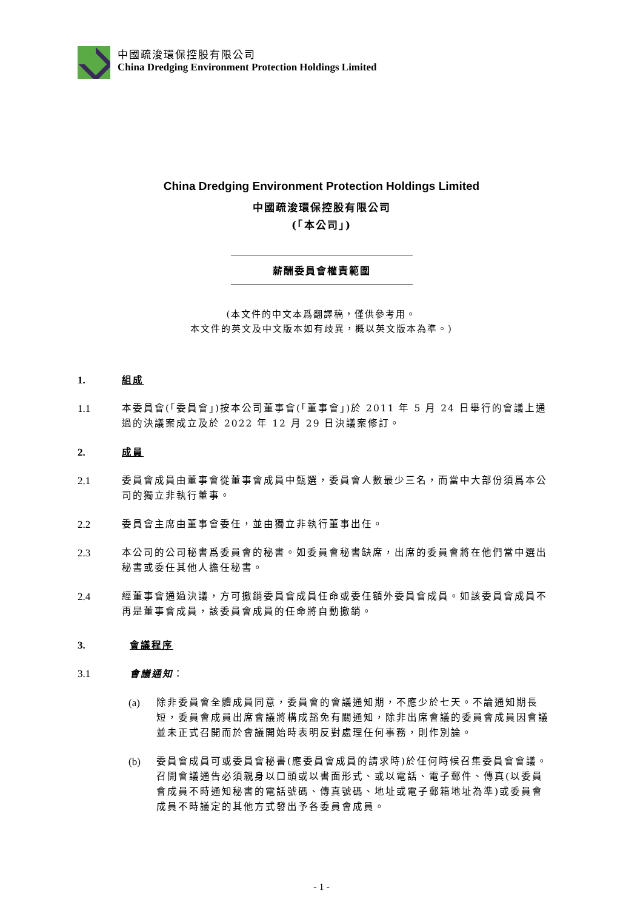中國疏浚環保控股有限公司
China Dredging Environment Protection Holdings Limited
China Dredging Environment Protection Holdings Limited
中國疏浚環保控股有限公司
(「本公司」)
薪酬委員會權責範圍
(本文件的中文本爲翻譯稿，僅供參考用。
本文件的英文及中文版本如有歧異，概以英文版本為準。)
1. 組成
1.1 本委員會(「委員會」)按本公司董事會(「董事會」)於 2011 年 5 月 24 日舉行的會議上通過的決議案成立及於 2022 年 12 月 29 日決議案修訂。
2. 成員
2.1 委員會成員由董事會從董事會成員中甄選，委員會人數最少三名，而當中大部份須爲本公司的獨立非執行董事。
2.2 委員會主席由董事會委任，並由獨立非執行董事出任。
2.3 本公司的公司秘書爲委員會的秘書。如委員會秘書缺席，出席的委員會將在他們當中選出秘書或委任其他人擔任秘書。
2.4 經董事會通過決議，方可撤銷委員會成員任命或委任額外委員會成員。如該委員會成員不再是董事會成員，該委員會成員的任命將自動撤銷。
3. 會議程序
3.1 會議通知：
(a) 除非委員會全體成員同意，委員會的會議通知期，不應少於七天。不論通知期長短，委員會成員出席會議將構成豁免有關通知，除非出席會議的委員會成員因會議並未正式召開而於會議開始時表明反對處理任何事務，則作別論。
(b) 委員會成員可或委員會秘書(應委員會成員的請求時)於任何時候召集委員會會議。召開會議通告必須親身以口頭或以書面形式、或以電話、電子郵件、傳真(以委員會成員不時通知秘書的電話號碼、傳真號碼、地址或電子郵箱地址為準)或委員會成員不時議定的其他方式發出予各委員會成員。
- 1 -